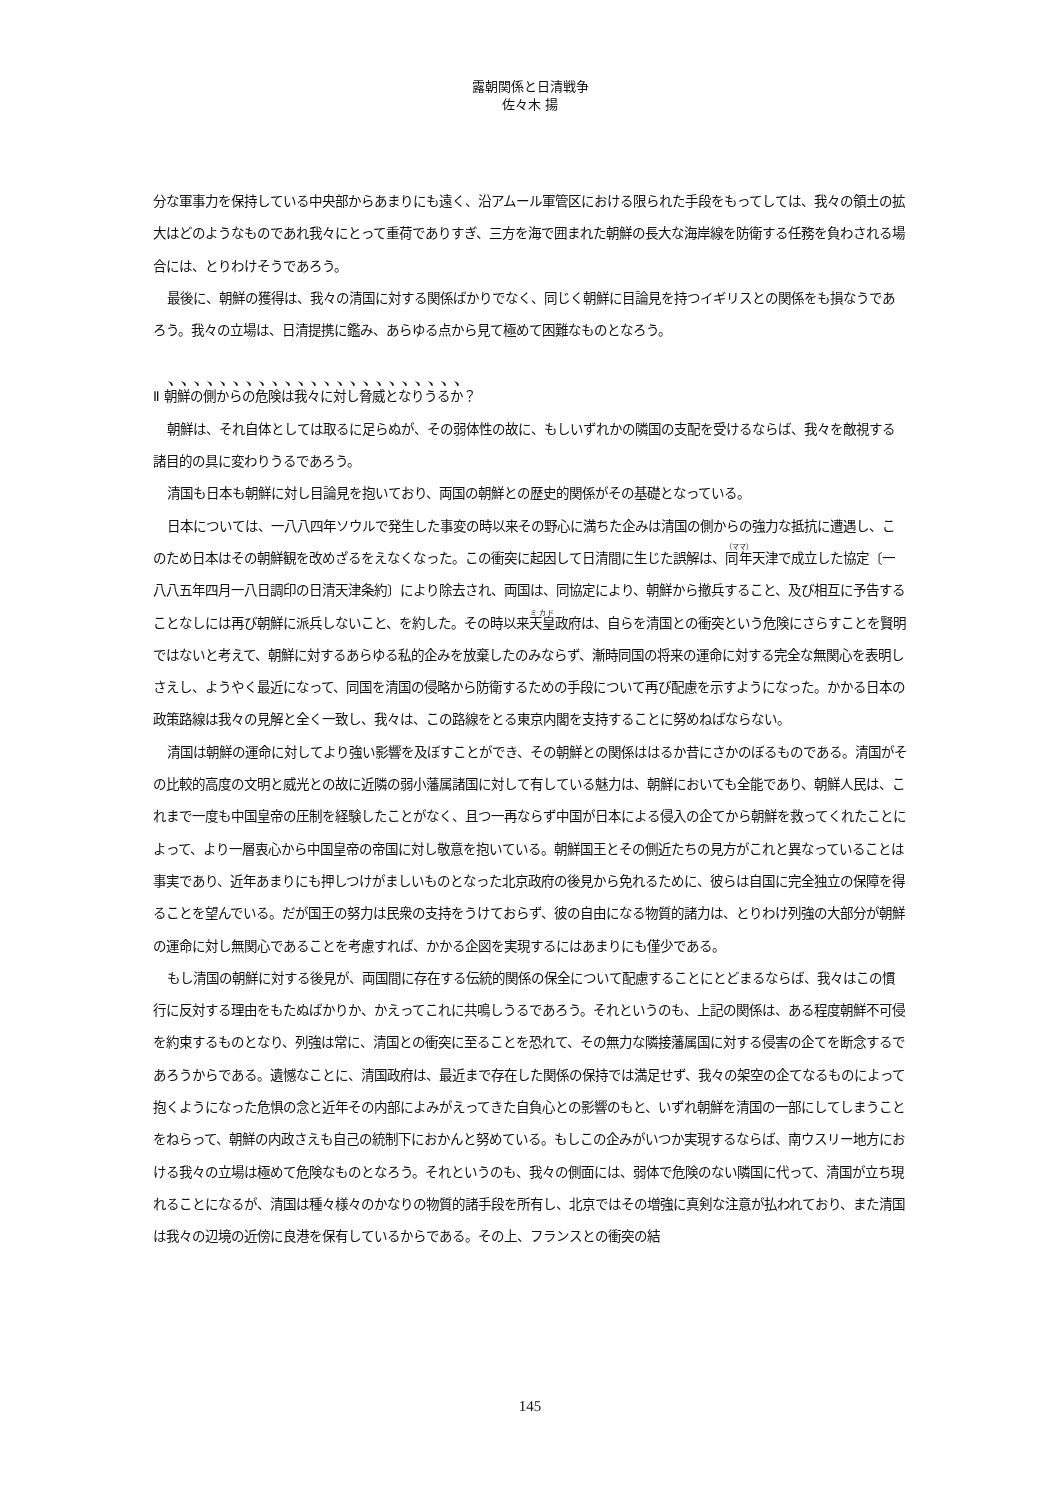露朝関係と日清戦争
佐々木 揚
分な軍事力を保持している中央部からあまりにも遠く、沿アムール軍管区における限られた手段をもってしては、我々の領土の拡大はどのようなものであれ我々にとって重荷でありすぎ、三方を海で囲まれた朝鮮の長大な海岸線を防衛する任務を負わされる場合には、とりわけそうであろう。
最後に、朝鮮の獲得は、我々の清国に対する関係ばかりでなく、同じく朝鮮に目論見を持つイギリスとの関係をも損なうであろう。我々の立場は、日清提携に鑑み、あらゆる点から見て極めて困難なものとなろう。
Ⅱ 朝鮮の側からの危険は我々に対し脅威となりうるか？
朝鮮は、それ自体としては取るに足らぬが、その弱体性の故に、もしいずれかの隣国の支配を受けるならば、我々を敵視する諸目的の具に変わりうるであろう。
清国も日本も朝鮮に対し目論見を抱いており、両国の朝鮮との歴史的関係がその基礎となっている。
日本については、一八八四年ソウルで発生した事変の時以来その野心に満ちた企みは清国の側からの強力な抵抗に遭遇し、このため日本はその朝鮮観を改めざるをえなくなった。この衝突に起因して日清間に生じた誤解は、同年天津で成立した協定〔一八八五年四月一八日調印の日清天津条約〕により除去され、両国は、同協定により、朝鮮から撤兵すること、及び相互に予告することなしには再び朝鮮に派兵しないこと、を約した。その時以来天皇政府は、自らを清国との衝突という危険にさらすことを賢明ではないと考えて、朝鮮に対するあらゆる私的企みを放棄したのみならず、漸時同国の将来の運命に対する完全な無関心を表明しさえし、ようやく最近になって、同国を清国の侵略から防衛するための手段について再び配慮を示すようになった。かかる日本の政策路線は我々の見解と全く一致し、我々は、この路線をとる東京内閣を支持することに努めねばならない。
清国は朝鮮の運命に対してより強い影響を及ぼすことができ、その朝鮮との関係ははるか昔にさかのぼるものである。清国がその比較的高度の文明と威光との故に近隣の弱小藩属諸国に対して有している魅力は、朝鮮においても全能であり、朝鮮人民は、これまで一度も中国皇帝の圧制を経験したことがなく、且つ一再ならず中国が日本による侵入の企てから朝鮮を救ってくれたことによって、より一層衷心から中国皇帝の帝国に対し敬意を抱いている。朝鮮国王とその側近たちの見方がこれと異なっていることは事実であり、近年あまりにも押しつけがましいものとなった北京政府の後見から免れるために、彼らは自国に完全独立の保障を得ることを望んでいる。だが国王の努力は民衆の支持をうけておらず、彼の自由になる物質的諸力は、とりわけ列強の大部分が朝鮮の運命に対し無関心であることを考慮すれば、かかる企図を実現するにはあまりにも僅少である。
もし清国の朝鮮に対する後見が、両国間に存在する伝統的関係の保全について配慮することにとどまるならば、我々はこの慣行に反対する理由をもたぬばかりか、かえってこれに共鳴しうるであろう。それというのも、上記の関係は、ある程度朝鮮不可侵を約束するものとなり、列強は常に、清国との衝突に至ることを恐れて、その無力な隣接藩属国に対する侵害の企てを断念するであろうからである。遺憾なことに、清国政府は、最近まで存在した関係の保持では満足せず、我々の架空の企てなるものによって抱くようになった危惧の念と近年その内部によみがえってきた自負心との影響のもと、いずれ朝鮮を清国の一部にしてしまうことをねらって、朝鮮の内政さえも自己の統制下におかんと努めている。もしこの企みがいつか実現するならば、南ウスリー地方における我々の立場は極めて危険なものとなろう。それというのも、我々の側面には、弱体で危険のない隣国に代って、清国が立ち現れることになるが、清国は種々様々のかなりの物質的諸手段を所有し、北京ではその増強に真剣な注意が払われており、また清国は我々の辺境の近傍に良港を保有しているからである。その上、フランスとの衝突の結
145